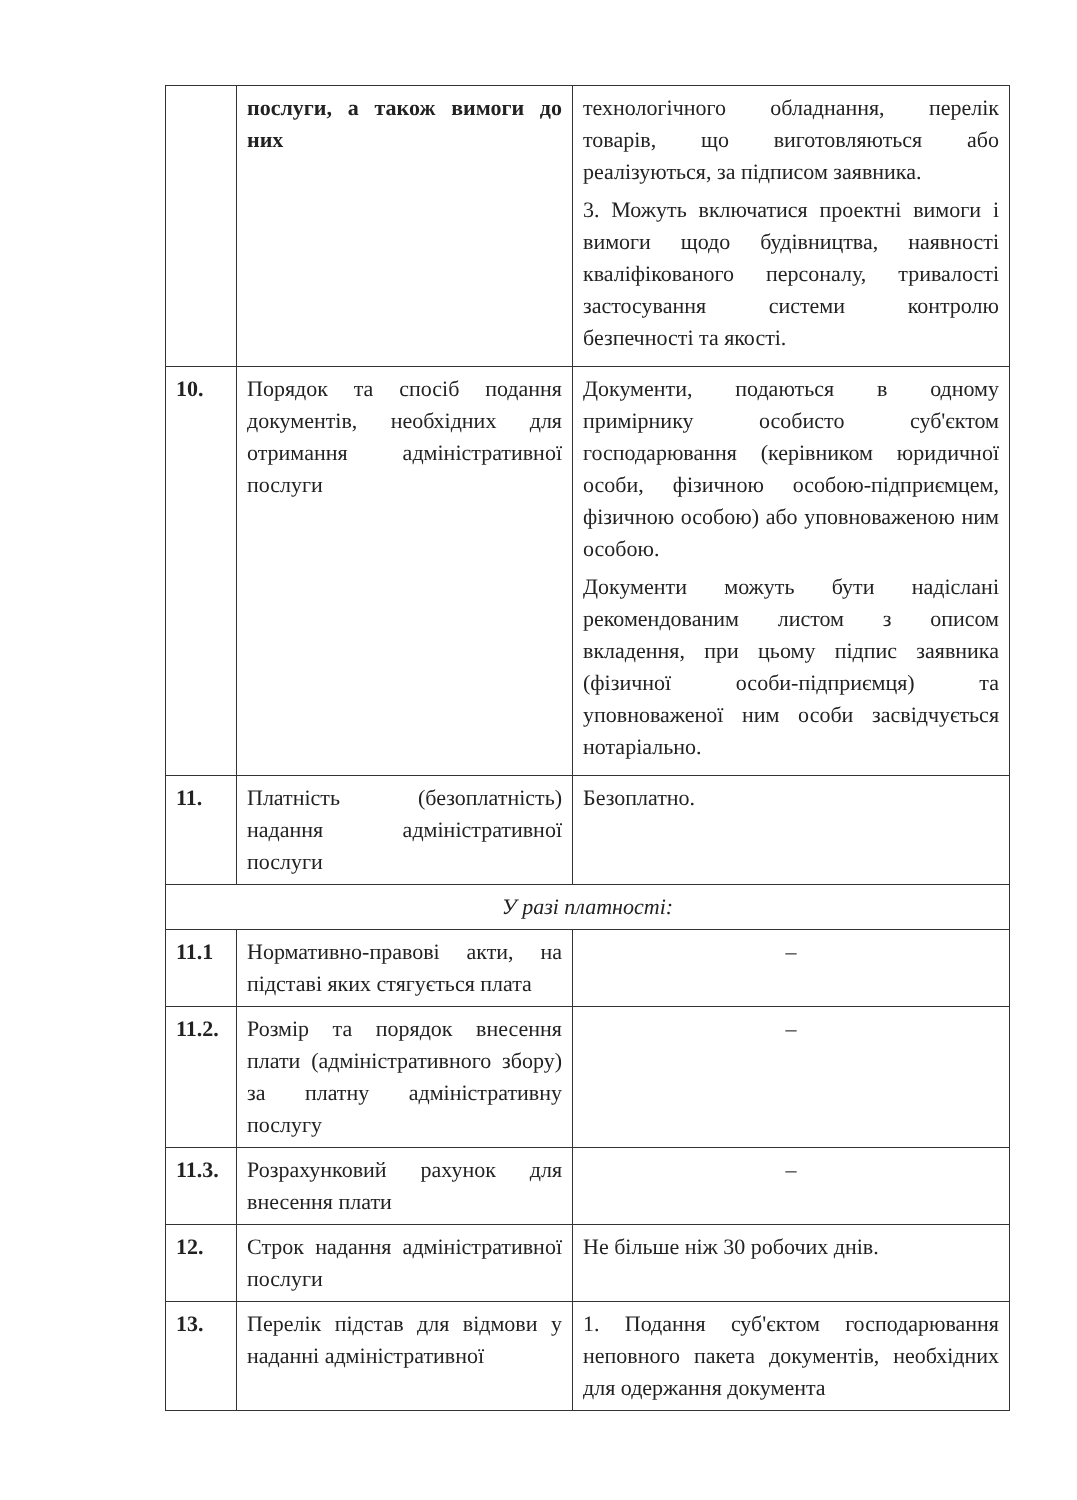| | послуги, а також вимоги до них | технологічного обладнання, перелік товарів, що виготовляються або реалізуються, за підписом заявника. 3. Можуть включатися проектні вимоги і вимоги щодо будівництва, наявності кваліфікованого персоналу, тривалості застосування системи контролю безпечності та якості. |
| 10. | Порядок та спосіб подання документів, необхідних для отримання адміністративної послуги | Документи, подаються в одному примірнику особисто суб'єктом господарювання (керівником юридичної особи, фізичною особою-підприємцем, фізичною особою) або уповноваженою ним особою. Документи можуть бути надіслані рекомендованим листом з описом вкладення, при цьому підпис заявника (фізичної особи-підприємця) та уповноваженої ним особи засвідчується нотаріально. |
| 11. | Платність (безоплатність) надання адміністративної послуги | Безоплатно. |
| У разі платності: | | |
| 11.1 | Нормативно-правові акти, на підставі яких стягується плата | – |
| 11.2. | Розмір та порядок внесення плати (адміністративного збору) за платну адміністративну послугу | – |
| 11.3. | Розрахунковий рахунок для внесення плати | – |
| 12. | Строк надання адміністративної послуги | Не більше ніж 30 робочих днів. |
| 13. | Перелік підстав для відмови у наданні адміністративної | 1. Подання суб'єктом господарювання неповного пакета документів, необхідних для одержання документа |